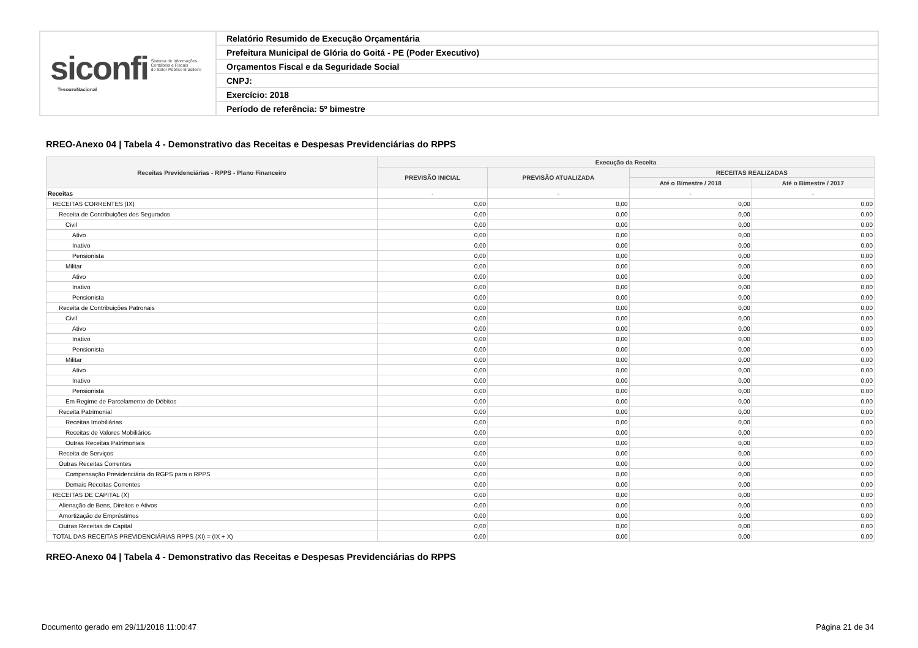siconfi Sistema de Informações
Contábeis e Fiscais
do Setor Público Brasileiro
TesouroNacional
Relatório Resumido de Execução Orçamentária
Prefeitura Municipal de Glória do Goitá - PE (Poder Executivo)
Orçamentos Fiscal e da Seguridade Social
CNPJ:
Exercício: 2018
Período de referência: 5º bimestre
RREO-Anexo 04 | Tabela 4 - Demonstrativo das Receitas e Despesas Previdenciárias do RPPS
| Receitas Previdenciárias - RPPS - Plano Financeiro | Execução da Receita | | | |
| --- | --- | --- | --- | --- |
| | PREVISÃO INICIAL | PREVISÃO ATUALIZADA | RECEITAS REALIZADAS | |
| | | | Até o Bimestre / 2018 | Até o Bimestre / 2017 |
| Receitas | - | - | - | - |
| RECEITAS CORRENTES (IX) | 0,00 | 0,00 | 0,00 | 0,00 |
| Receita de Contribuições dos Segurados | 0,00 | 0,00 | 0,00 | 0,00 |
| Civil | 0,00 | 0,00 | 0,00 | 0,00 |
| Ativo | 0,00 | 0,00 | 0,00 | 0,00 |
| Inativo | 0,00 | 0,00 | 0,00 | 0,00 |
| Pensionista | 0,00 | 0,00 | 0,00 | 0,00 |
| Militar | 0,00 | 0,00 | 0,00 | 0,00 |
| Ativo | 0,00 | 0,00 | 0,00 | 0,00 |
| Inativo | 0,00 | 0,00 | 0,00 | 0,00 |
| Pensionista | 0,00 | 0,00 | 0,00 | 0,00 |
| Receita de Contribuições Patronais | 0,00 | 0,00 | 0,00 | 0,00 |
| Civil | 0,00 | 0,00 | 0,00 | 0,00 |
| Ativo | 0,00 | 0,00 | 0,00 | 0,00 |
| Inativo | 0,00 | 0,00 | 0,00 | 0,00 |
| Pensionista | 0,00 | 0,00 | 0,00 | 0,00 |
| Militar | 0,00 | 0,00 | 0,00 | 0,00 |
| Ativo | 0,00 | 0,00 | 0,00 | 0,00 |
| Inativo | 0,00 | 0,00 | 0,00 | 0,00 |
| Pensionista | 0,00 | 0,00 | 0,00 | 0,00 |
| Em Regime de Parcelamento de Débitos | 0,00 | 0,00 | 0,00 | 0,00 |
| Receita Patrimonial | 0,00 | 0,00 | 0,00 | 0,00 |
| Receitas Imobiliárias | 0,00 | 0,00 | 0,00 | 0,00 |
| Receitas de Valores Mobiliários | 0,00 | 0,00 | 0,00 | 0,00 |
| Outras Receitas Patrimoniais | 0,00 | 0,00 | 0,00 | 0,00 |
| Receita de Serviços | 0,00 | 0,00 | 0,00 | 0,00 |
| Outras Receitas Correntes | 0,00 | 0,00 | 0,00 | 0,00 |
| Compensação Previdenciária do RGPS para o RPPS | 0,00 | 0,00 | 0,00 | 0,00 |
| Demais Receitas Correntes | 0,00 | 0,00 | 0,00 | 0,00 |
| RECEITAS DE CAPITAL (X) | 0,00 | 0,00 | 0,00 | 0,00 |
| Alienação de Bens, Direitos e Ativos | 0,00 | 0,00 | 0,00 | 0,00 |
| Amortização de Empréstimos | 0,00 | 0,00 | 0,00 | 0,00 |
| Outras Receitas de Capital | 0,00 | 0,00 | 0,00 | 0,00 |
| TOTAL DAS RECEITAS PREVIDENCIÁRIAS RPPS (XI) = (IX + X) | 0,00 | 0,00 | 0,00 | 0,00 |
RREO-Anexo 04 | Tabela 4 - Demonstrativo das Receitas e Despesas Previdenciárias do RPPS
Documento gerado em 29/11/2018 11:00:47
Página 21 de 34